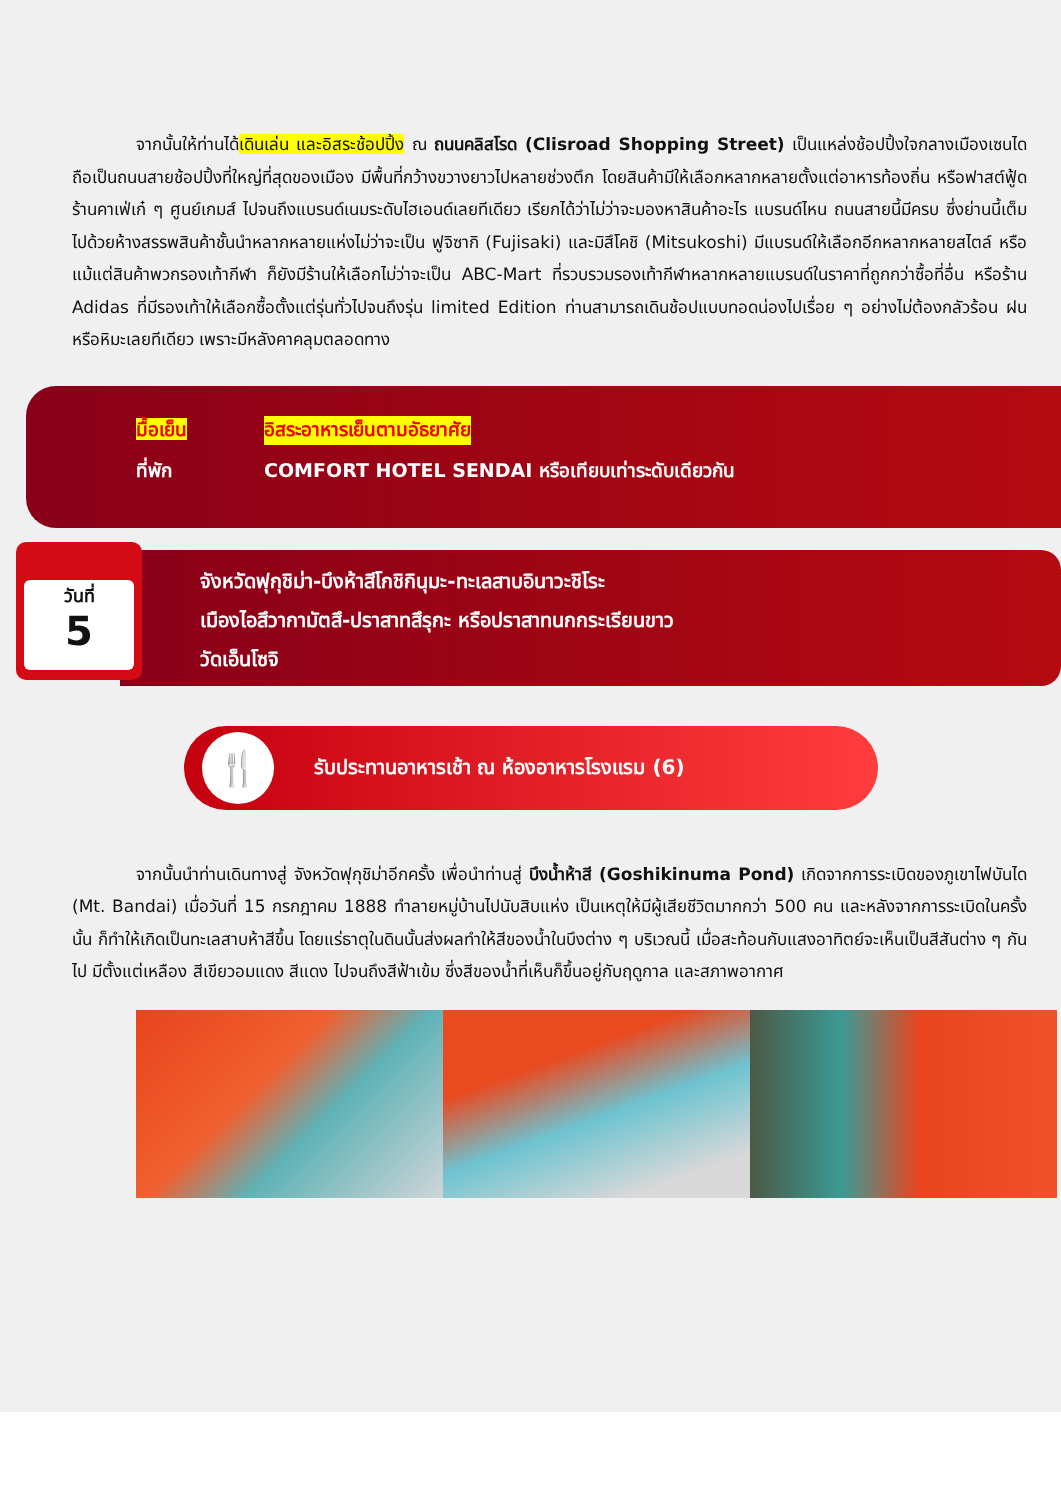จากนั้นให้ท่านได้เดินเล่น และอิสระช้อปปิ้ง ณ ถนนคลิสโรด (Clisroad Shopping Street) เป็นแหล่งช้อปปิ้งใจกลางเมืองเซนได ถือเป็นถนนสายช้อปปิ้งที่ใหญ่ที่สุดของเมือง มีพื้นที่กว้างขวางยาวไปหลายช่วงตึก โดยสินค้ามีให้เลือกหลากหลายตั้งแต่อาหารท้องถิ่น หรือฟาสต์ฟู้ด ร้านคาเฟ่เก๋ ๆ ศูนย์เกมส์ ไปจนถึงแบรนด์เนมระดับไฮเอนด์เลยทีเดียว เรียกได้ว่าไม่ว่าจะมองหาสินค้าอะไร แบรนด์ไหน ถนนสายนี้มีครบ ซึ่งย่านนี้เต็มไปด้วยห้างสรรพสินค้าชั้นนำหลากหลายแห่งไม่ว่าจะเป็น ฟูจิซากิ (Fujisaki) และมิสึโคชิ (Mitsukoshi) มีแบรนด์ให้เลือกอีกหลากหลายสไตล์ หรือแม้แต่สินค้าพวกรองเท้ากีฬา ก็ยังมีร้านให้เลือกไม่ว่าจะเป็น ABC-Mart ที่รวบรวมรองเท้ากีฬาหลากหลายแบรนด์ในราคาที่ถูกกว่าซื้อที่อื่น หรือร้าน Adidas ที่มีรองเท้าให้เลือกซื้อตั้งแต่รุ่นทั่วไปจนถึงรุ่น limited Edition ท่านสามารถเดินช้อปแบบทอดน่องไปเรื่อย ๆ อย่างไม่ต้องกลัวร้อน ฝน หรือหิมะเลยทีเดียว เพราะมีหลังคาคลุมตลอดทาง
มื้อเย็น อิสระอาหารเย็นตามอัธยาศัย
ที่พัก COMFORT HOTEL SENDAI หรือเทียบเท่าระดับเดียวกัน
วันที่
5
จังหวัดฟุกุชิม่า-บึงห้าสีโกชิกินุมะ-ทะเลสาบอินาวะชิโระ
เมืองไอสึวากามัตสึ-ปราสาทสึรุกะ หรือปราสาทนกกระเรียนขาว
วัดเอ็นโซจิ
🍴
รับประทานอาหารเช้า ณ ห้องอาหารโรงแรม (6)
จากนั้นนำท่านเดินทางสู่ จังหวัดฟุกุชิม่าอีกครั้ง เพื่อนำท่านสู่ บึงน้ำห้าสี (Goshikinuma Pond) เกิดจากการระเบิดของภูเขาไฟบันได (Mt. Bandai) เมื่อวันที่ 15 กรกฎาคม 1888 ทำลายหมู่บ้านไปนับสิบแห่ง เป็นเหตุให้มีผู้เสียชีวิตมากกว่า 500 คน และหลังจากการระเบิดในครั้งนั้น ก็ทำให้เกิดเป็นทะเลสาบห้าสีขึ้น โดยแร่ธาตุในดินนั้นส่งผลทำให้สีของน้ำในบึงต่าง ๆ บริเวณนี้ เมื่อสะท้อนกับแสงอาทิตย์จะเห็นเป็นสีสันต่าง ๆ กันไป มีตั้งแต่เหลือง สีเขียวอมแดง สีแดง ไปจนถึงสีฟ้าเข้ม ซึ่งสีของน้ำที่เห็นก็ขึ้นอยู่กับฤดูกาล และสภาพอากาศ